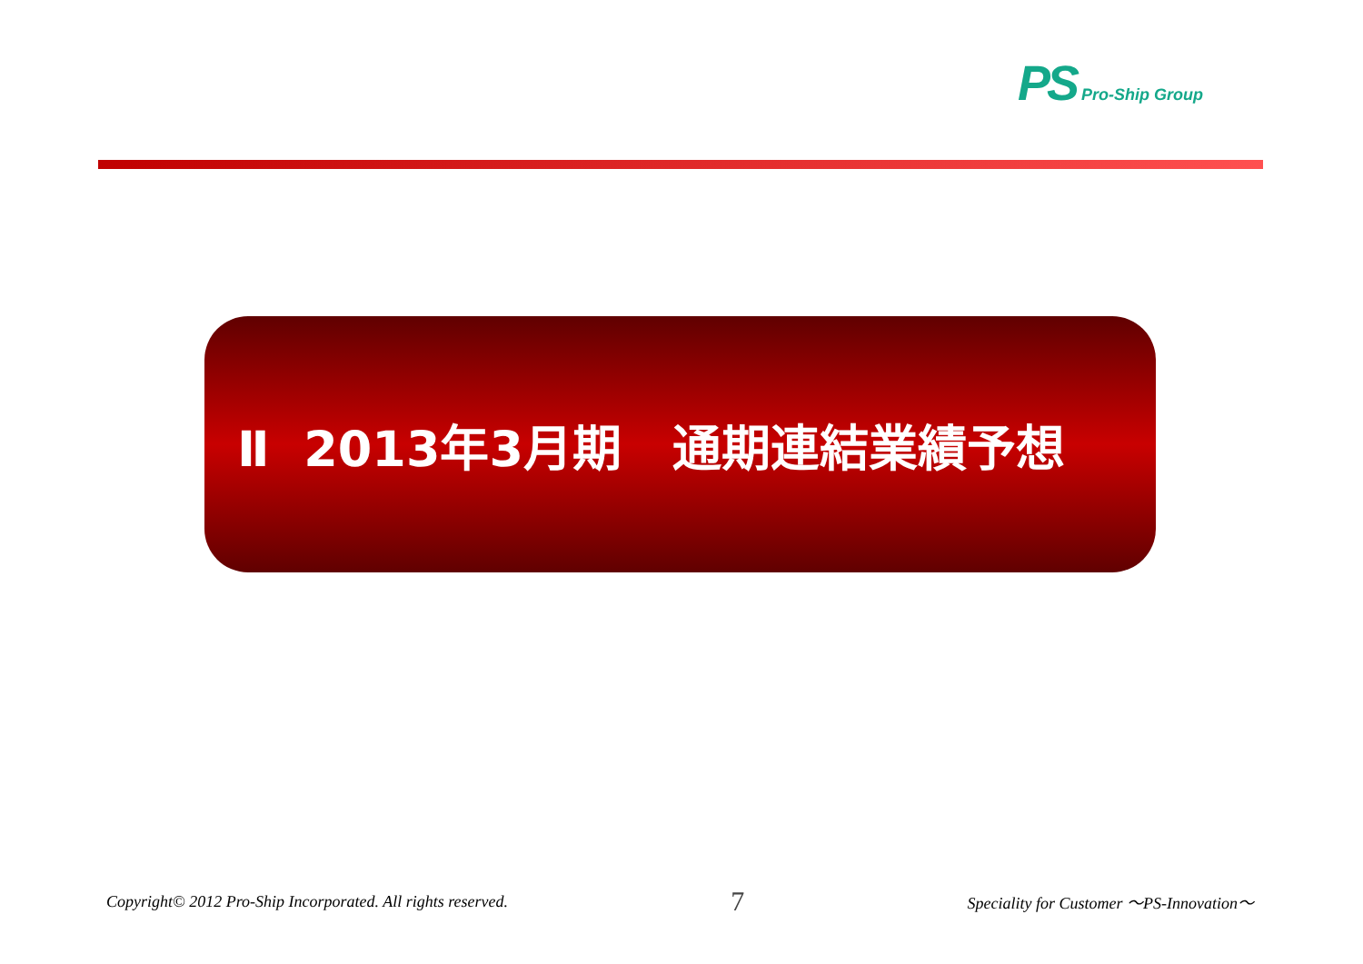PS Pro-Ship Group
Ⅱ 2013年3月期 通期連結業績予想
Copyright© 2012 Pro-Ship Incorporated. All rights reserved. 7 Speciality for Customer ～PS-Innovation～